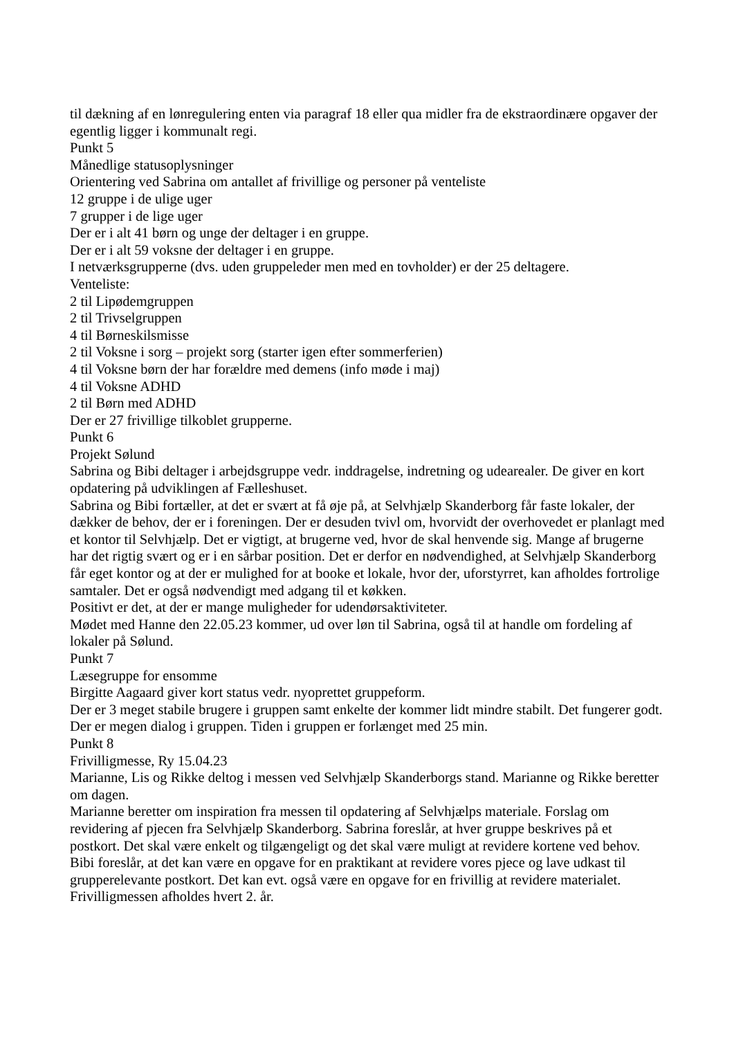til dækning af en lønregulering enten via paragraf 18 eller qua midler fra de ekstraordinære opgaver der egentlig ligger i kommunalt regi.
Punkt 5
Månedlige statusoplysninger
Orientering ved Sabrina om antallet af frivillige og personer på venteliste
12 gruppe i de ulige uger
7 grupper i de lige uger
Der er i alt 41 børn og unge der deltager i en gruppe.
Der er i alt 59 voksne der deltager i en gruppe.
I netværksgrupperne (dvs. uden gruppeleder men med en tovholder) er der 25 deltagere.
Venteliste:
2 til Lipødemgruppen
2 til Trivselgruppen
4 til Børneskilsmisse
2 til Voksne i sorg – projekt sorg (starter igen efter sommerferien)
4 til Voksne børn der har forældre med demens (info møde i maj)
4 til Voksne ADHD
2 til Børn med ADHD
Der er 27 frivillige tilkoblet grupperne.
Punkt 6
Projekt Sølund
Sabrina og Bibi deltager i arbejdsgruppe vedr. inddragelse, indretning og udearealer. De giver en kort opdatering på udviklingen af Fælleshuset.
Sabrina og Bibi fortæller, at det er svært at få øje på, at Selvhjælp Skanderborg får faste lokaler, der dækker de behov, der er i foreningen. Der er desuden tvivl om, hvorvidt der overhovedet er planlagt med et kontor til Selvhjælp. Det er vigtigt, at brugerne ved, hvor de skal henvende sig. Mange af brugerne har det rigtig svært og er i en sårbar position. Det er derfor en nødvendighed, at Selvhjælp Skanderborg får eget kontor og at der er mulighed for at booke et lokale, hvor der, uforstyrret, kan afholdes fortrolige samtaler. Det er også nødvendigt med adgang til et køkken.
Positivt er det, at der er mange muligheder for udendørsaktiviteter.
Mødet med Hanne den 22.05.23 kommer, ud over løn til Sabrina, også til at handle om fordeling af lokaler på Sølund.
Punkt 7
Læsegruppe for ensomme
Birgitte Aagaard giver kort status vedr. nyoprettet gruppeform.
Der er 3 meget stabile brugere i gruppen samt enkelte der kommer lidt mindre stabilt. Det fungerer godt. Der er megen dialog i gruppen. Tiden i gruppen er forlænget med 25 min.
Punkt 8
Frivilligmesse, Ry 15.04.23
Marianne, Lis og Rikke deltog i messen ved Selvhjælp Skanderborgs stand. Marianne og Rikke beretter om dagen.
Marianne beretter om inspiration fra messen til opdatering af Selvhjælps materiale. Forslag om revidering af pjecen fra Selvhjælp Skanderborg. Sabrina foreslår, at hver gruppe beskrives på et postkort. Det skal være enkelt og tilgængeligt og det skal være muligt at revidere kortene ved behov. Bibi foreslår, at det kan være en opgave for en praktikant at revidere vores pjece og lave udkast til grupperelevante postkort. Det kan evt. også være en opgave for en frivillig at revidere materialet.
Frivilligmessen afholdes hvert 2. år.